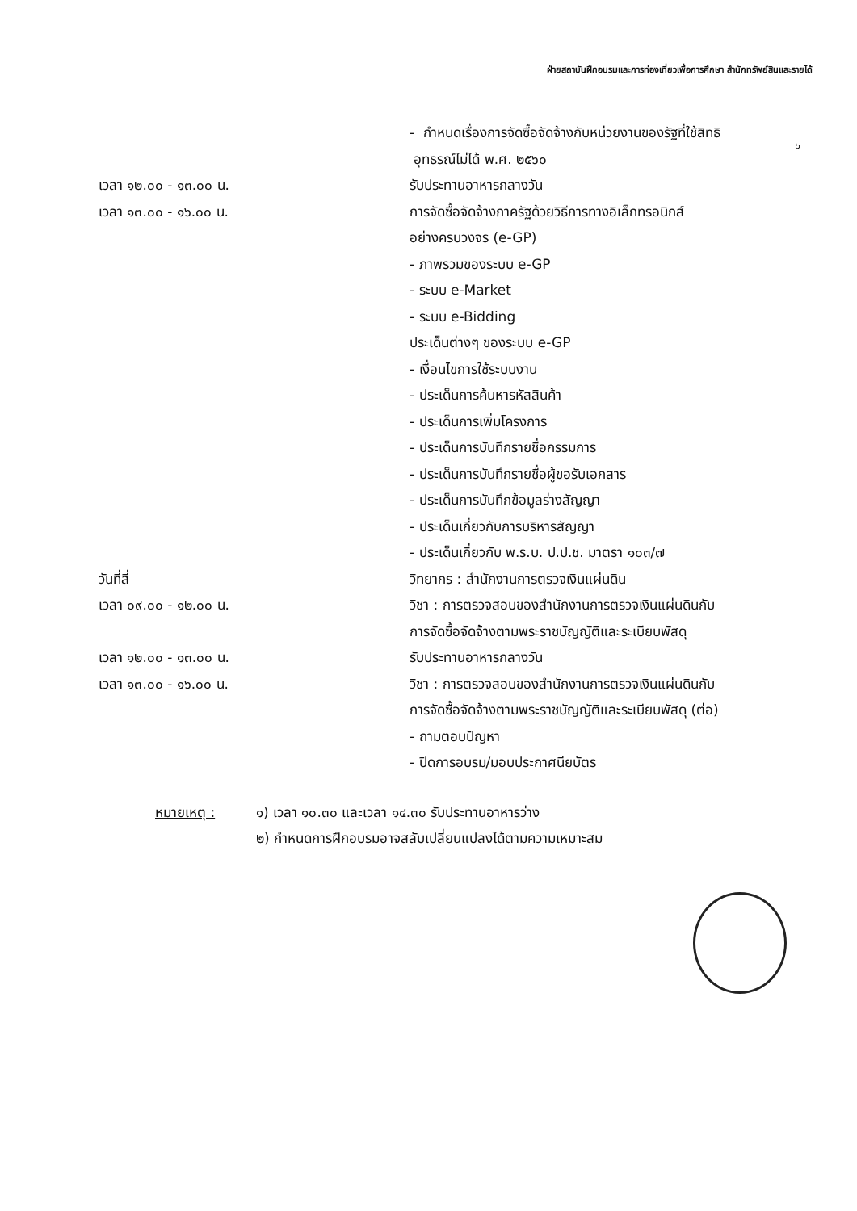ฝ่ายสถาบันฝึกอบรมและการท่องเที่ยวเพื่อการศึกษา สำนักทรัพย์สินและรายได้
๖
- กำหนดเรื่องการจัดซื้อจัดจ้างกับหน่วยงานของรัฐที่ใช้สิทธิ
อุทธรณ์ไม่ได้ พ.ศ. ๒๕๖๐
เวลา ๑๒.๐๐ - ๑๓.๐๐ น. รับประทานอาหารกลางวัน
เวลา ๑๓.๐๐ - ๑๖.๐๐ น. การจัดซื้อจัดจ้างภาครัฐด้วยวิธีการทางอิเล็กทรอนิกส์
อย่างครบวงจร (e-GP)
- ภาพรวมของระบบ e-GP
- ระบบ e-Market
- ระบบ e-Bidding
ประเด็นต่างๆ ของระบบ e-GP
- เงื่อนไขการใช้ระบบงาน
- ประเด็นการค้นหารหัสสินค้า
- ประเด็นการเพิ่มโครงการ
- ประเด็นการบันทึกรายชื่อกรรมการ
- ประเด็นการบันทึกรายชื่อผู้ขอรับเอกสาร
- ประเด็นการบันทึกข้อมูลร่างสัญญา
- ประเด็นเกี่ยวกับการบริหารสัญญา
- ประเด็นเกี่ยวกับ พ.ร.บ. ป.ป.ช. มาตรา ๑๐๓/๗
วันที่สี่ วิทยากร : สำนักงานการตรวจเงินแผ่นดิน
เวลา ๐๙.๐๐ - ๑๒.๐๐ น. วิชา : การตรวจสอบของสำนักงานการตรวจเงินแผ่นดินกับ
การจัดซื้อจัดจ้างตามพระราชบัญญัติและระเบียบพัสดุ
เวลา ๑๒.๐๐ - ๑๓.๐๐ น. รับประทานอาหารกลางวัน
เวลา ๑๓.๐๐ - ๑๖.๐๐ น. วิชา : การตรวจสอบของสำนักงานการตรวจเงินแผ่นดินกับ
การจัดซื้อจัดจ้างตามพระราชบัญญัติและระเบียบพัสดุ (ต่อ)
- ถามตอบปัญหา
- ปิดการอบรม/มอบประกาศนียบัตร
หมายเหตุ : ๑) เวลา ๑๐.๓๐ และเวลา ๑๔.๓๐ รับประทานอาหารว่าง
๒) กำหนดการฝึกอบรมอาจสลับเปลี่ยนแปลงได้ตามความเหมาะสม